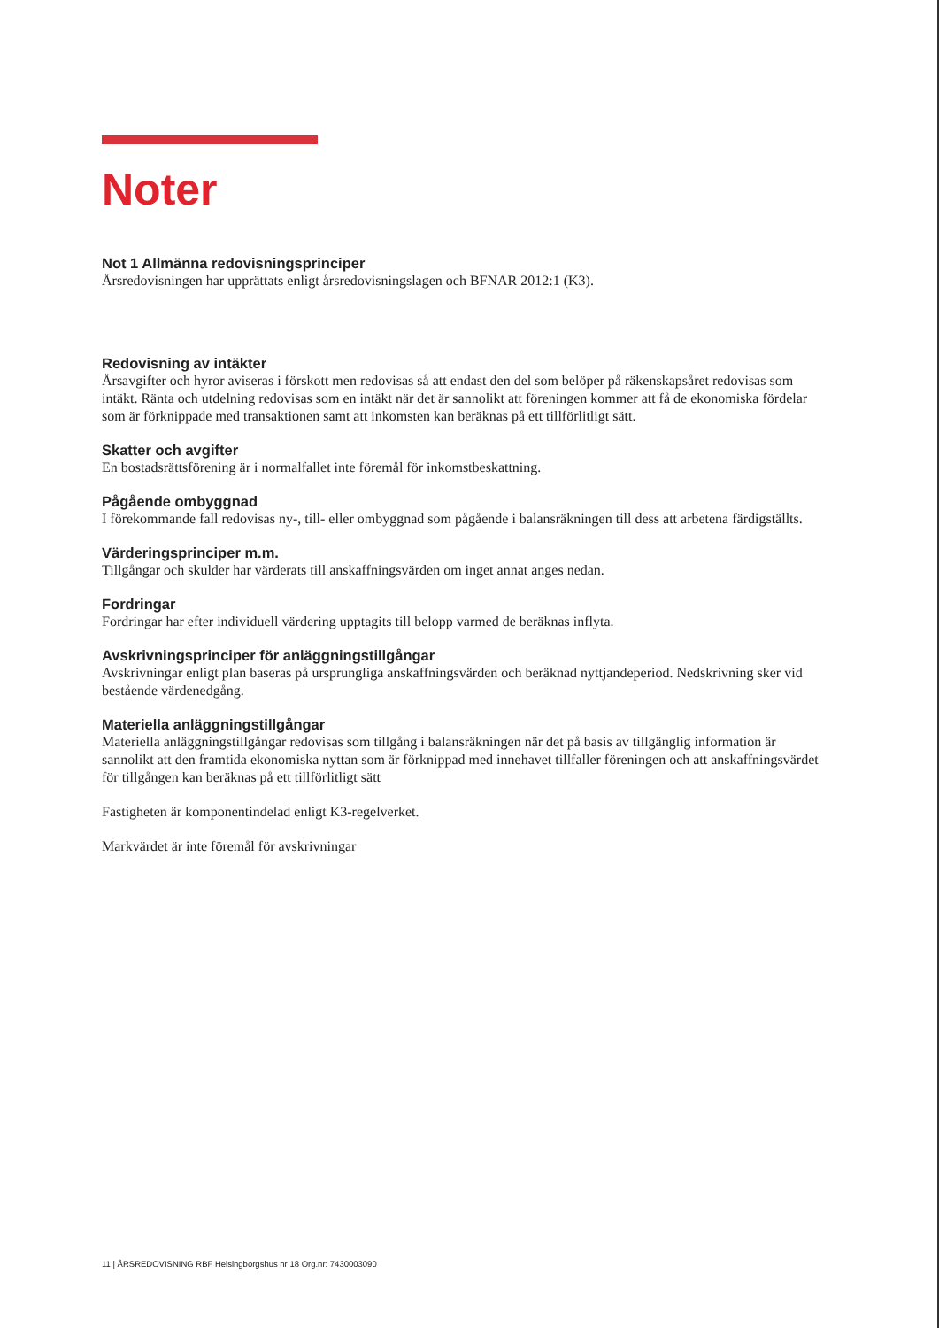Noter
Not 1 Allmänna redovisningsprinciper
Årsredovisningen har upprättats enligt årsredovisningslagen och BFNAR 2012:1 (K3).
Redovisning av intäkter
Årsavgifter och hyror aviseras i förskott men redovisas så att endast den del som belöper på räkenskapsåret redovisas som intäkt. Ränta och utdelning redovisas som en intäkt när det är sannolikt att föreningen kommer att få de ekonomiska fördelar som är förknippade med transaktionen samt att inkomsten kan beräknas på ett tillförlitligt sätt.
Skatter och avgifter
En bostadsrättsförening är i normalfallet inte föremål för inkomstbeskattning.
Pågående ombyggnad
I förekommande fall redovisas ny-, till- eller ombyggnad som pågående i balansräkningen till dess att arbetena färdigställts.
Värderingsprinciper m.m.
Tillgångar och skulder har värderats till anskaffningsvärden om inget annat anges nedan.
Fordringar
Fordringar har efter individuell värdering upptagits till belopp varmed de beräknas inflyta.
Avskrivningsprinciper för anläggningstillgångar
Avskrivningar enligt plan baseras på ursprungliga anskaffningsvärden och beräknad nyttjandeperiod. Nedskrivning sker vid bestående värdenedgång.
Materiella anläggningstillgångar
Materiella anläggningstillgångar redovisas som tillgång i balansräkningen när det på basis av tillgänglig information är sannolikt att den framtida ekonomiska nyttan som är förknippad med innehavet tillfaller föreningen och att anskaffningsvärdet för tillgången kan beräknas på ett tillförlitligt sätt
Fastigheten är komponentindelad enligt K3-regelverket.
Markvärdet är inte föremål för avskrivningar
11 | ÅRSREDOVISNING RBF Helsingborgshus nr 18 Org.nr: 7430003090